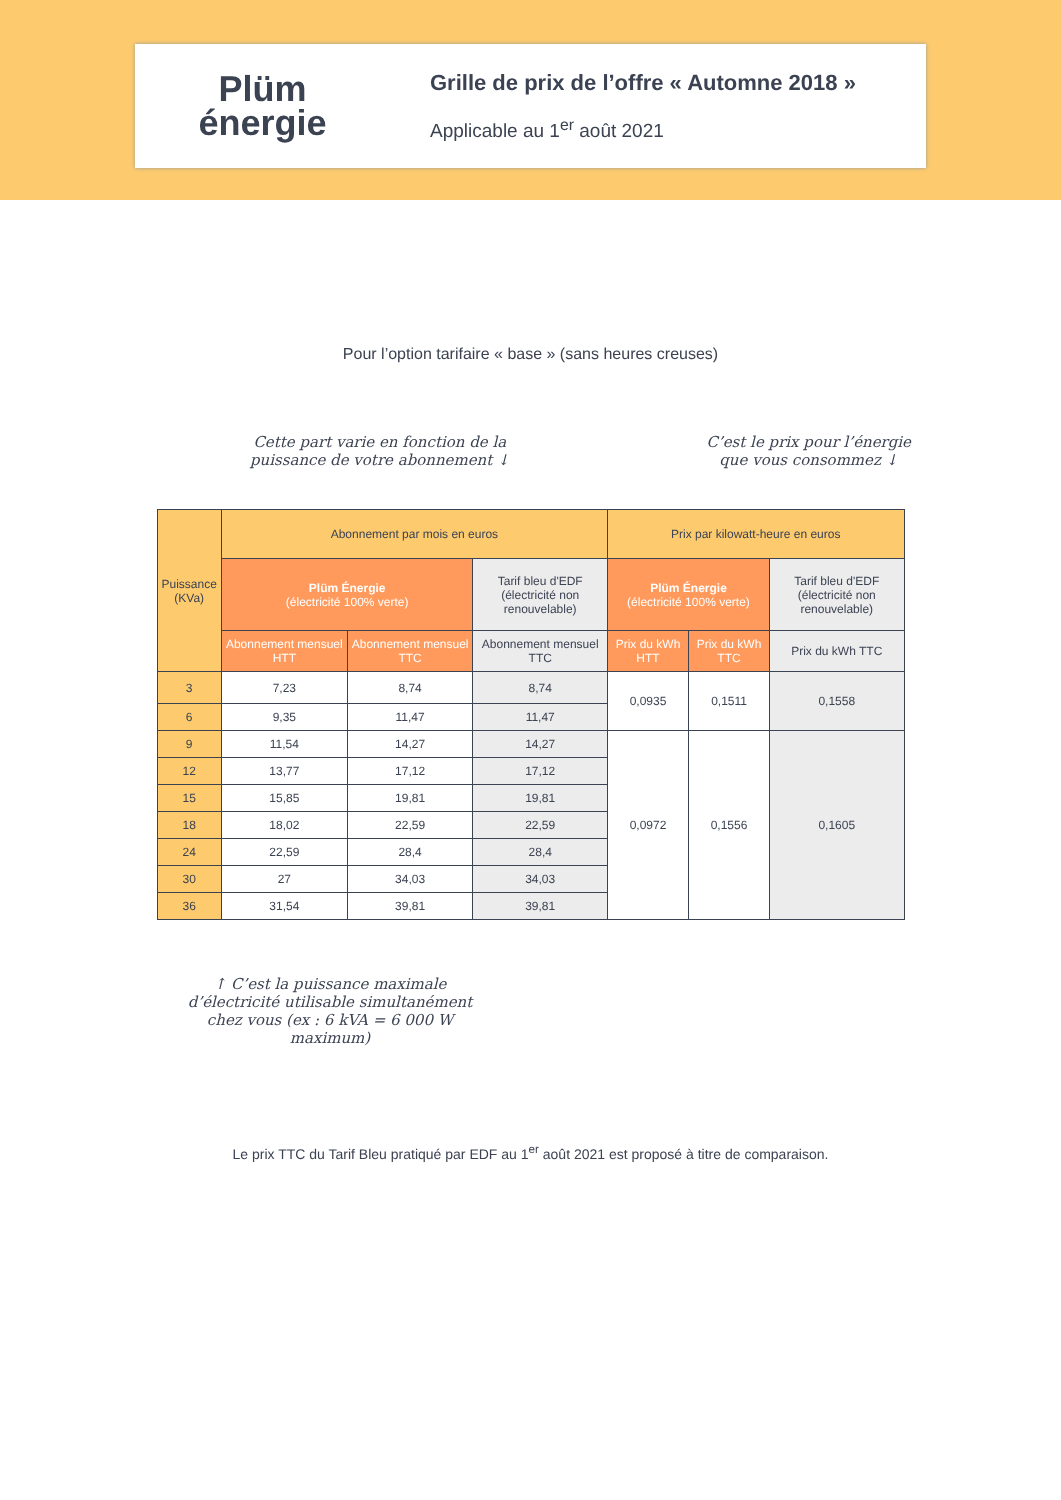Plüm
énergie
Grille de prix de l’offre « Automne 2018 »
Applicable au 1<sup>er</sup> août 2021
Pour l’option tarifaire « base » (sans heures creuses)
Cette part varie en fonction de la
puissance de votre abonnement ↓
C’est le prix pour l’énergie
que vous consommez ↓
| Puissance (KVa) | Abonnement par mois en euros | | | Prix par kilowatt-heure en euros | | |
| --- | --- | --- | --- | --- | --- | --- |
| | Plüm Énergie (électricité 100% verte) | | Tarif bleu d'EDF (électricité non renouvelable) | Plüm Énergie (électricité 100% verte) | | Tarif bleu d'EDF (électricité non renouvelable) |
| | Abonnement mensuel HTT | Abonnement mensuel TTC | Abonnement mensuel TTC | Prix du kWh HTT | Prix du kWh TTC | Prix du kWh TTC |
| 3 | 7,23 | 8,74 | 8,74 | 0,0935 | 0,1511 | 0,1558 |
| 6 | 9,35 | 11,47 | 11,47 | | | |
| 9 | 11,54 | 14,27 | 14,27 | 0,0972 | 0,1556 | 0,1605 |
| 12 | 13,77 | 17,12 | 17,12 | | | |
| 15 | 15,85 | 19,81 | 19,81 | | | |
| 18 | 18,02 | 22,59 | 22,59 | | | |
| 24 | 22,59 | 28,4 | 28,4 | | | |
| 30 | 27 | 34,03 | 34,03 | | | |
| 36 | 31,54 | 39,81 | 39,81 | | | |
↑ C’est la puissance maximale d’électricité utilisable simultanément chez vous (ex : 6 kVA = 6 000 W maximum)
Le prix TTC du Tarif Bleu pratiqué par EDF au 1<sup>er</sup> août 2021 est proposé à titre de comparaison.